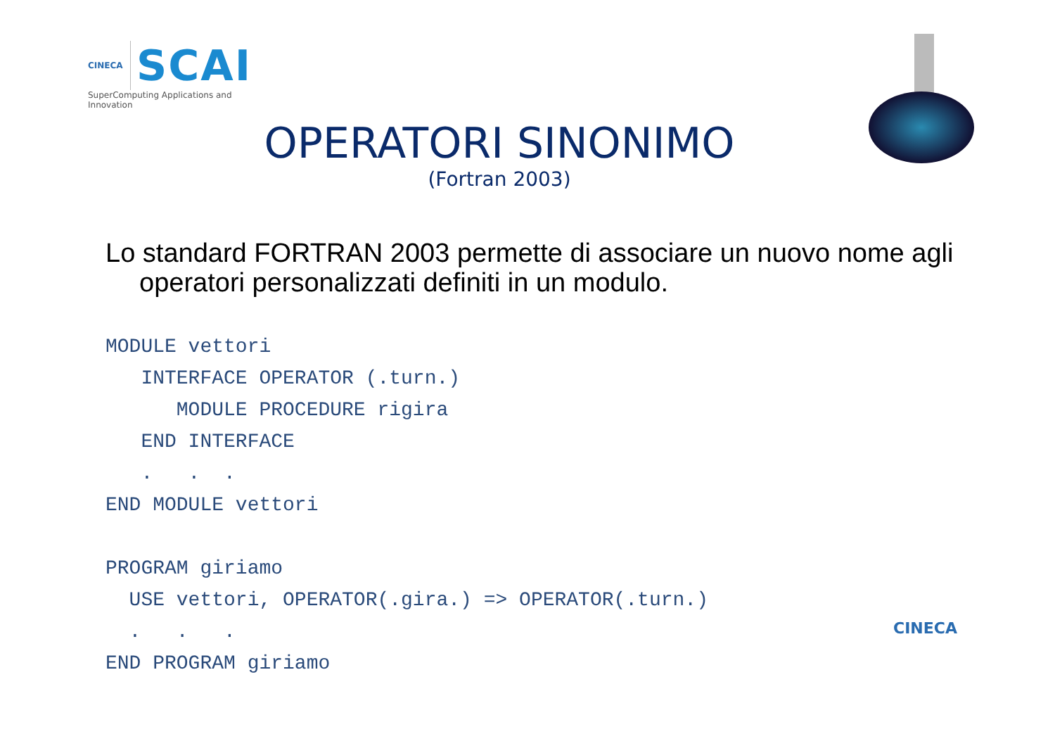CINECA
SCAI
SuperComputing Applications and Innovation
OPERATORI SINONIMO
(Fortran 2003)
Lo standard FORTRAN 2003 permette di associare un nuovo nome agli operatori personalizzati definiti in un modulo.
MODULE vettori
   INTERFACE OPERATOR (.turn.)
      MODULE PROCEDURE rigira
   END INTERFACE
   .   .  .
END MODULE vettori

PROGRAM giriamo
  USE vettori, OPERATOR(.gira.) => OPERATOR(.turn.)
  .   .   .
END PROGRAM giriamo
CINECA